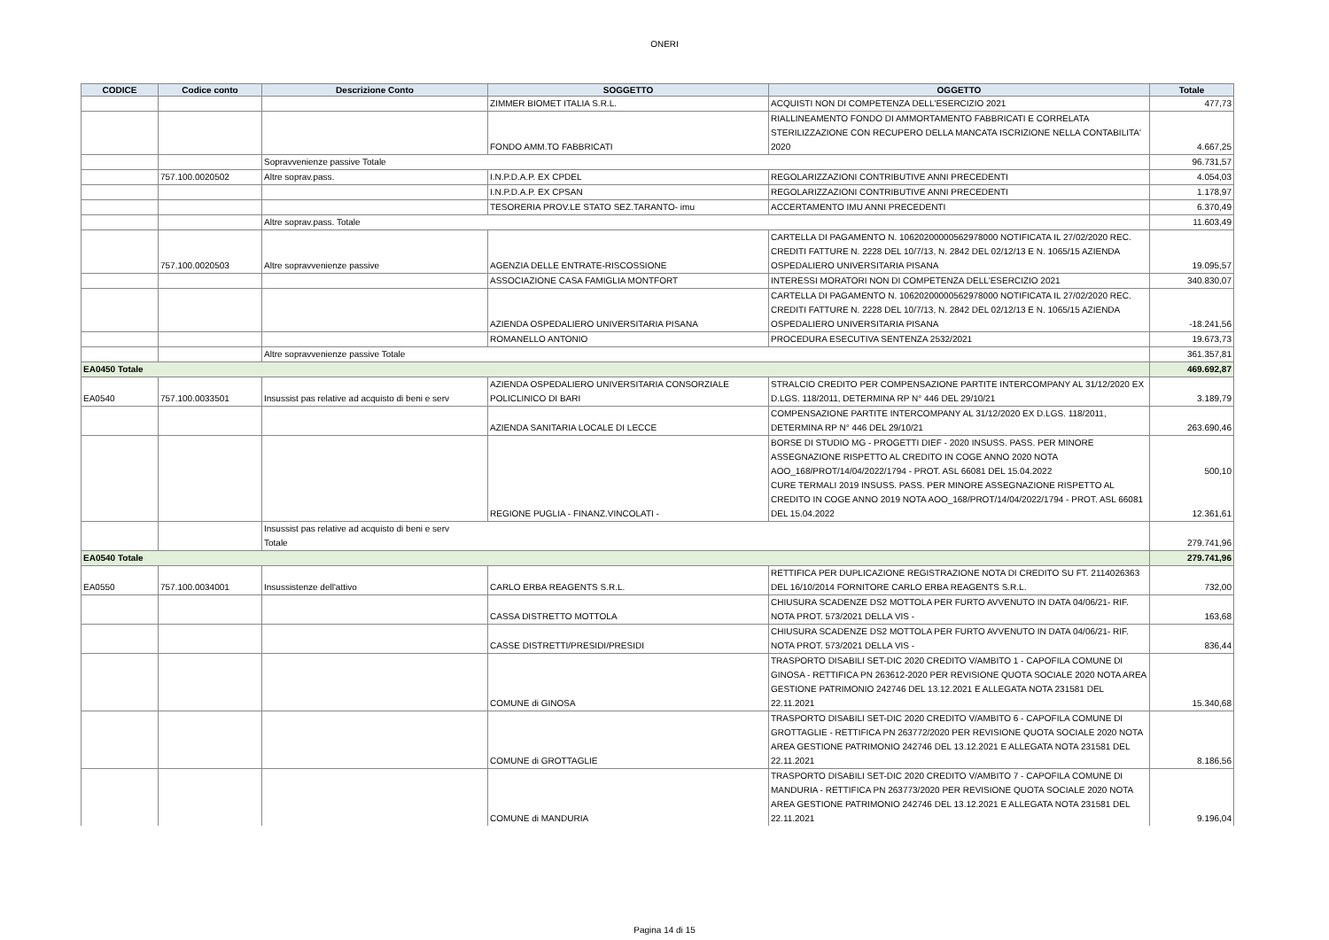ONERI
| CODICE | Codice conto | Descrizione Conto | SOGGETTO | OGGETTO | Totale |
| --- | --- | --- | --- | --- | --- |
| | | | ZIMMER BIOMET ITALIA S.R.L. | ACQUISTI NON DI COMPETENZA DELL'ESERCIZIO 2021 | 477,73 |
| | | | FONDO AMM.TO FABBRICATI | RIALLINEAMENTO FONDO DI AMMORTAMENTO FABBRICATI E CORRELATA STERILIZZAZIONE CON RECUPERO DELLA MANCATA ISCRIZIONE NELLA CONTABILITA' 2020 | 4.667,25 |
| | | Sopravvenienze passive Totale | | | 96.731,57 |
| | 757.100.0020502 | Altre soprav.pass. | I.N.P.D.A.P. EX CPDEL | REGOLARIZZAZIONI CONTRIBUTIVE ANNI PRECEDENTI | 4.054,03 |
| | | | I.N.P.D.A.P. EX CPSAN | REGOLARIZZAZIONI CONTRIBUTIVE ANNI PRECEDENTI | 1.178,97 |
| | | | TESORERIA PROV.LE STATO SEZ.TARANTO- imu | ACCERTAMENTO IMU ANNI PRECEDENTI | 6.370,49 |
| | | Altre soprav.pass. Totale | | | 11.603,49 |
| | 757.100.0020503 | Altre sopravvenienze passive | AGENZIA DELLE ENTRATE-RISCOSSIONE | CARTELLA DI PAGAMENTO N. 10620200000562978000 NOTIFICATA IL 27/02/2020 REC. CREDITI FATTURE N. 2228 DEL 10/7/13, N. 2842 DEL 02/12/13 E N. 1065/15 AZIENDA OSPEDALIERO UNIVERSITARIA PISANA | 19.095,57 |
| | | | ASSOCIAZIONE CASA FAMIGLIA MONTFORT | INTERESSI MORATORI NON DI COMPETENZA DELL'ESERCIZIO 2021 | 340.830,07 |
| | | | AZIENDA OSPEDALIERO UNIVERSITARIA PISANA | CARTELLA DI PAGAMENTO N. 10620200000562978000 NOTIFICATA IL 27/02/2020 REC. CREDITI FATTURE N. 2228 DEL 10/7/13, N. 2842 DEL 02/12/13 E N. 1065/15 AZIENDA OSPEDALIERO UNIVERSITARIA PISANA | -18.241,56 |
| | | | ROMANELLO ANTONIO | PROCEDURA ESECUTIVA SENTENZA 2532/2021 | 19.673,73 |
| | | Altre sopravvenienze passive Totale | | | 361.357,81 |
| EA0450 Totale | | | | | 469.692,87 |
| EA0540 | 757.100.0033501 | Insussist pas relative ad acquisto di beni e serv | AZIENDA OSPEDALIERO UNIVERSITARIA CONSORZIALE POLICLINICO DI BARI | STRALCIO CREDITO PER COMPENSAZIONE PARTITE INTERCOMPANY AL 31/12/2020 EX D.LGS. 118/2011, DETERMINA RP N° 446 DEL 29/10/21 | 3.189,79 |
| | | | AZIENDA SANITARIA LOCALE DI LECCE | COMPENSAZIONE PARTITE INTERCOMPANY AL 31/12/2020 EX D.LGS. 118/2011, DETERMINA RP N° 446 DEL 29/10/21 | 263.690,46 |
| | | | REGIONE PUGLIA - FINANZ.VINCOLATI - | BORSE DI STUDIO MG - PROGETTI DIEF - 2020 INSUSS. PASS. PER MINORE ASSEGNAZIONE RISPETTO AL CREDITO IN COGE ANNO 2020 NOTA AOO_168/PROT/14/04/2022/1794 - PROT. ASL 66081 DEL 15.04.2022 | 500,10 |
| | | | | CURE TERMALI 2019 INSUSS. PASS. PER MINORE ASSEGNAZIONE RISPETTO AL CREDITO IN COGE ANNO 2019 NOTA AOO_168/PROT/14/04/2022/1794 - PROT. ASL 66081 DEL 15.04.2022 | 12.361,61 |
| | | Insussist pas relative ad acquisto di beni e serv Totale | | | 279.741,96 |
| EA0540 Totale | | | | | 279.741,96 |
| EA0550 | 757.100.0034001 | Insussistenze dell'attivo | CARLO ERBA REAGENTS S.R.L. | RETTIFICA PER DUPLICAZIONE REGISTRAZIONE NOTA DI CREDITO SU FT. 2114026363 DEL 16/10/2014 FORNITORE CARLO ERBA REAGENTS S.R.L. | 732,00 |
| | | | CASSA DISTRETTO MOTTOLA | CHIUSURA SCADENZE DS2 MOTTOLA PER FURTO AVVENUTO IN DATA 04/06/21- RIF. NOTA PROT. 573/2021 DELLA VIS - | 163,68 |
| | | | CASSE DISTRETTI/PRESIDI/PRESIDI | CHIUSURA SCADENZE DS2 MOTTOLA PER FURTO AVVENUTO IN DATA 04/06/21- RIF. NOTA PROT. 573/2021 DELLA VIS - | 836,44 |
| | | | COMUNE di GINOSA | TRASPORTO DISABILI SET-DIC 2020 CREDITO V/AMBITO 1 - CAPOFILA COMUNE DI GINOSA - RETTIFICA PN 263612-2020 PER REVISIONE QUOTA SOCIALE 2020 NOTA AREA GESTIONE PATRIMONIO 242746 DEL 13.12.2021 E ALLEGATA NOTA 231581 DEL 22.11.2021 | 15.340,68 |
| | | | COMUNE di GROTTAGLIE | TRASPORTO DISABILI SET-DIC 2020 CREDITO V/AMBITO 6 - CAPOFILA COMUNE DI GROTTAGLIE - RETTIFICA PN 263772/2020 PER REVISIONE QUOTA SOCIALE 2020 NOTA AREA GESTIONE PATRIMONIO 242746 DEL 13.12.2021 E ALLEGATA NOTA 231581 DEL 22.11.2021 | 8.186,56 |
| | | | COMUNE di MANDURIA | TRASPORTO DISABILI SET-DIC 2020 CREDITO V/AMBITO 7 - CAPOFILA COMUNE DI MANDURIA - RETTIFICA PN 263773/2020 PER REVISIONE QUOTA SOCIALE 2020 NOTA AREA GESTIONE PATRIMONIO 242746 DEL 13.12.2021 E ALLEGATA NOTA 231581 DEL 22.11.2021 | 9.196,04 |
Pagina 14 di 15